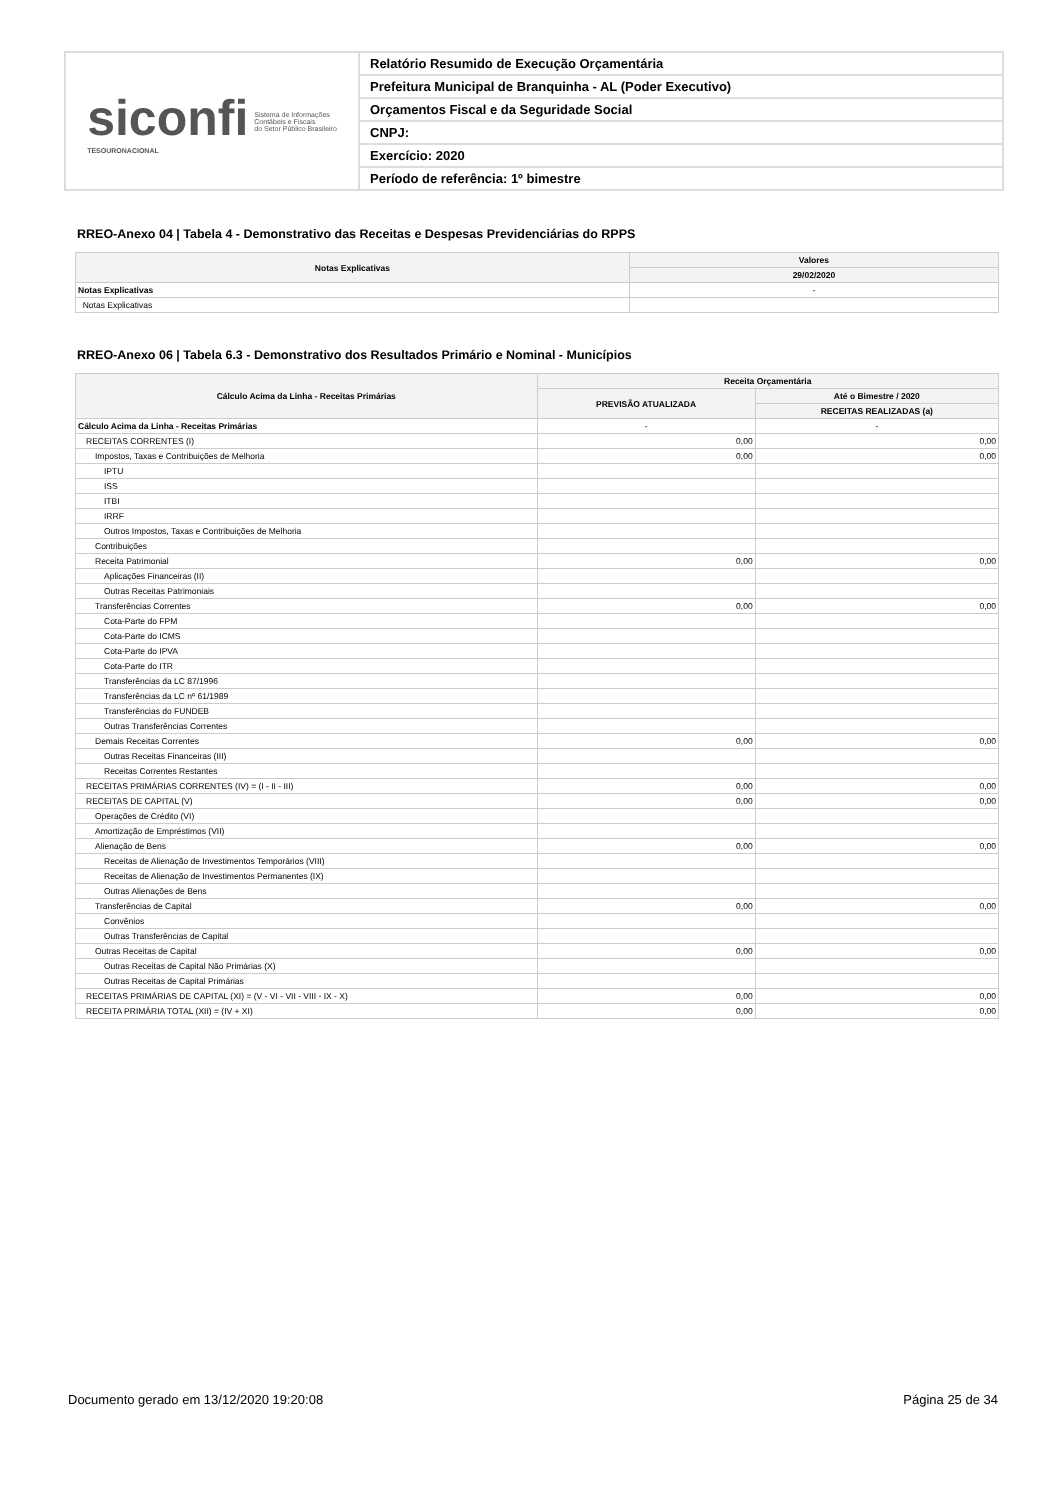siconfi
TESOURONACIONAL
Sistema de Informações
Contábeis e Fiscais
do Setor Público Brasileiro
Relatório Resumido de Execução Orçamentária
Prefeitura Municipal de Branquinha - AL (Poder Executivo)
Orçamentos Fiscal e da Seguridade Social
CNPJ:
Exercício: 2020
Período de referência: 1º bimestre
RREO-Anexo 04 | Tabela 4 - Demonstrativo das Receitas e Despesas Previdenciárias do RPPS
| Notas Explicativas | Valores |
| --- | --- |
| | 29/02/2020 |
| Notas Explicativas | - |
| Notas Explicativas | |
RREO-Anexo 06 | Tabela 6.3 - Demonstrativo dos Resultados Primário e Nominal - Municípios
| Cálculo Acima da Linha - Receitas Primárias | Receita Orçamentária | |
| --- | --- | --- |
| | PREVISÃO ATUALIZADA | Até o Bimestre / 2020 |
| | | RECEITAS REALIZADAS (a) |
| Cálculo Acima da Linha - Receitas Primárias | - | - |
| RECEITAS CORRENTES (I) | 0,00 | 0,00 |
| Impostos, Taxas e Contribuições de Melhoria | 0,00 | 0,00 |
| IPTU | | |
| ISS | | |
| ITBI | | |
| IRRF | | |
| Outros Impostos, Taxas e Contribuições de Melhoria | | |
| Contribuições | | |
| Receita Patrimonial | 0,00 | 0,00 |
| Aplicações Financeiras (II) | | |
| Outras Receitas Patrimoniais | | |
| Transferências Correntes | 0,00 | 0,00 |
| Cota-Parte do FPM | | |
| Cota-Parte do ICMS | | |
| Cota-Parte do IPVA | | |
| Cota-Parte do ITR | | |
| Transferências da LC 87/1996 | | |
| Transferências da LC nº 61/1989 | | |
| Transferências do FUNDEB | | |
| Outras Transferências Correntes | | |
| Demais Receitas Correntes | 0,00 | 0,00 |
| Outras Receitas Financeiras (III) | | |
| Receitas Correntes Restantes | | |
| RECEITAS PRIMÁRIAS CORRENTES (IV) = (I - II - III) | 0,00 | 0,00 |
| RECEITAS DE CAPITAL (V) | 0,00 | 0,00 |
| Operações de Crédito (VI) | | |
| Amortização de Empréstimos (VII) | | |
| Alienação de Bens | 0,00 | 0,00 |
| Receitas de Alienação de Investimentos Temporários (VIII) | | |
| Receitas de Alienação de Investimentos Permanentes (IX) | | |
| Outras Alienações de Bens | | |
| Transferências de Capital | 0,00 | 0,00 |
| Convênios | | |
| Outras Transferências de Capital | | |
| Outras Receitas de Capital | 0,00 | 0,00 |
| Outras Receitas de Capital Não Primárias (X) | | |
| Outras Receitas de Capital Primárias | | |
| RECEITAS PRIMÁRIAS DE CAPITAL (XI) = (V - VI - VII - VIII - IX - X) | 0,00 | 0,00 |
| RECEITA PRIMÁRIA TOTAL (XII) = (IV + XI) | 0,00 | 0,00 |
Documento gerado em 13/12/2020 19:20:08
Página 25 de 34